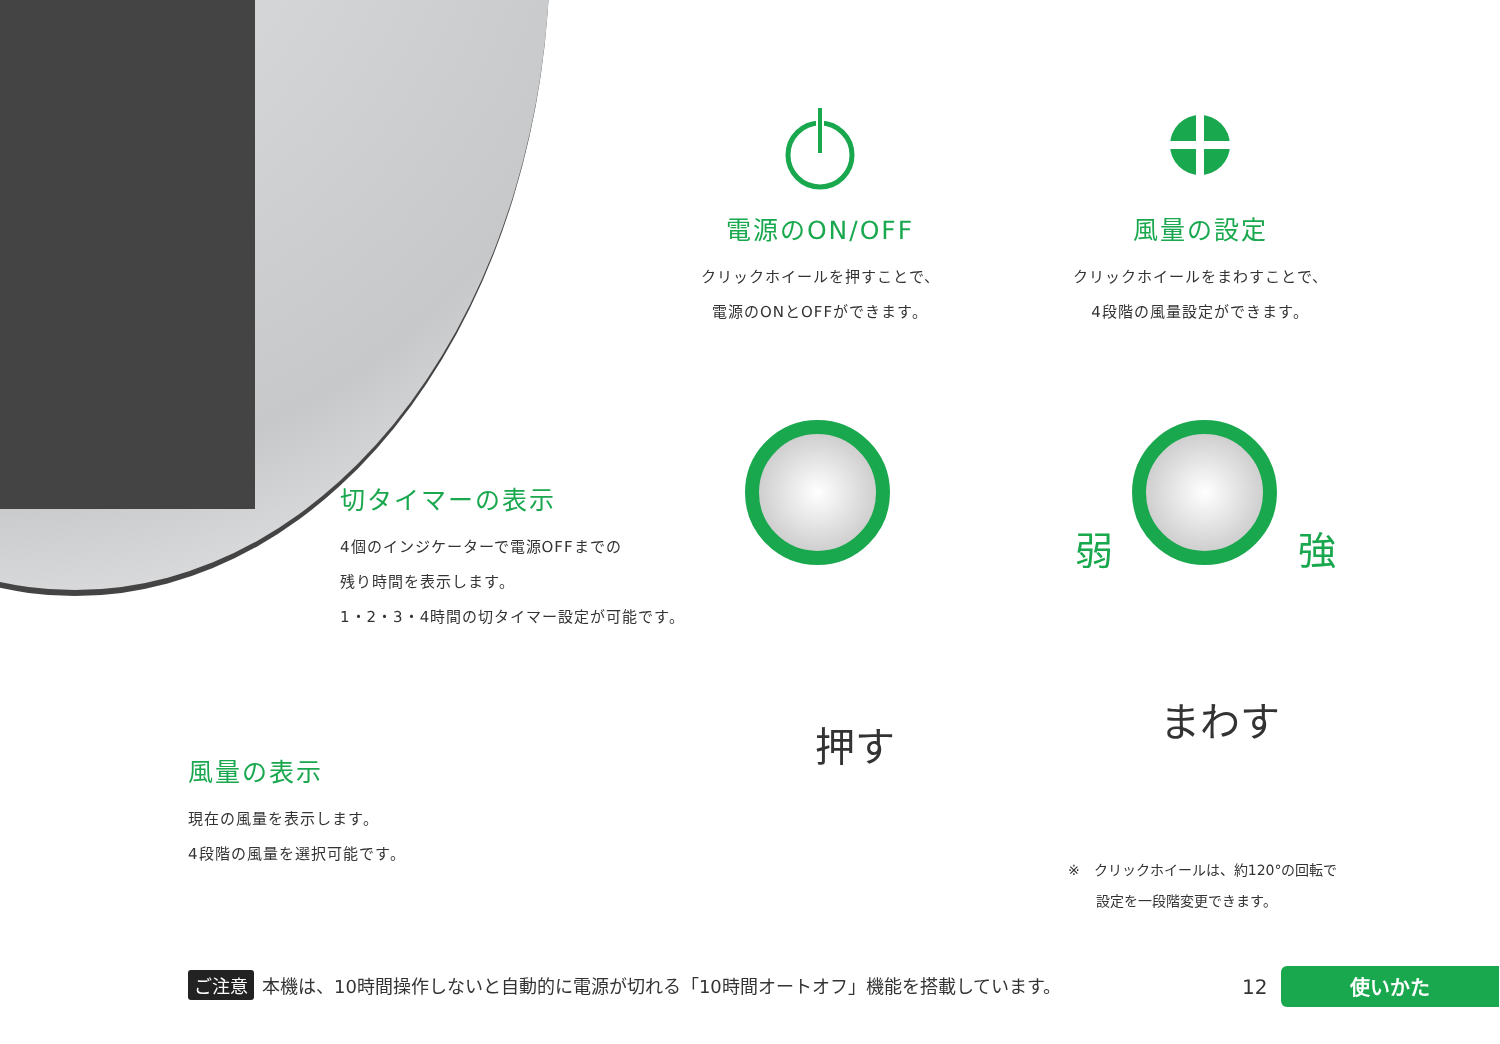電源のON/OFF
クリックホイールを押すことで、
電源のONとOFFができます。
風量の設定
クリックホイールをまわすことで、
4段階の風量設定ができます。
切タイマーの表示
4個のインジケーターで電源OFFまでの
残り時間を表示します。
1・2・3・4時間の切タイマー設定が可能です。
風量の表示
現在の風量を表示します。
4段階の風量を選択可能です。
押す
弱 強
まわす
※　クリックホイールは、約120°の回転で
　　設定を一段階変更できます。
ご注意 本機は、10時間操作しないと自動的に電源が切れる「10時間オートオフ」機能を搭載しています。
12 使いかた